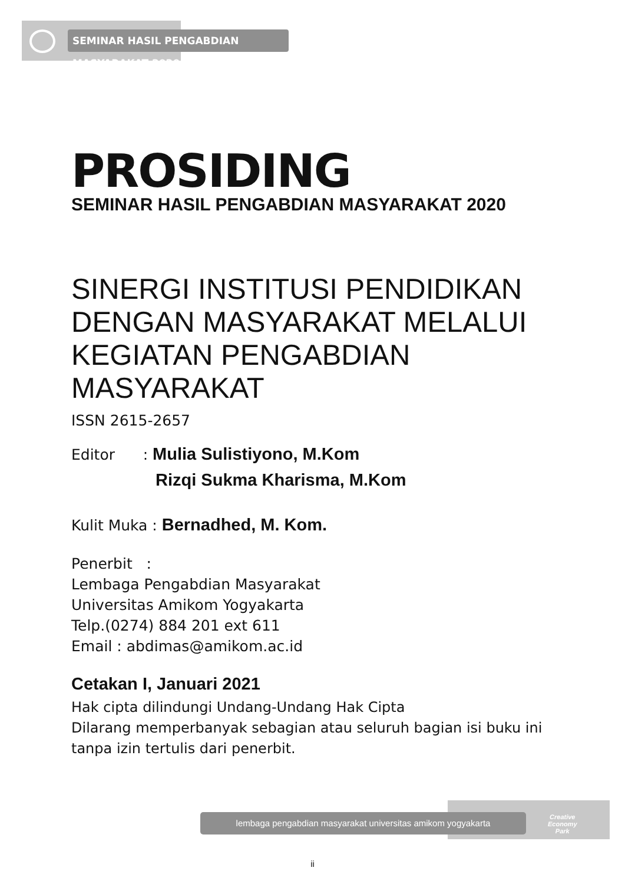SEMINAR HASIL PENGABDIAN MASYARAKAT 2020
PROSIDING
SEMINAR HASIL PENGABDIAN MASYARAKAT 2020
SINERGI INSTITUSI PENDIDIKAN DENGAN MASYARAKAT MELALUI KEGIATAN PENGABDIAN MASYARAKAT
ISSN 2615-2657
Editor : Mulia Sulistiyono, M.Kom
Rizqi Sukma Kharisma, M.Kom
Kulit Muka : Bernadhed, M. Kom.
Penerbit :
Lembaga Pengabdian Masyarakat
Universitas Amikom Yogyakarta
Telp.(0274) 884 201 ext 611
Email : abdimas@amikom.ac.id
Cetakan I, Januari 2021
Hak cipta dilindungi Undang-Undang Hak Cipta
Dilarang memperbanyak sebagian atau seluruh bagian isi buku ini tanpa izin tertulis dari penerbit.
lembaga pengabdian masyarakat universitas amikom yogyakarta
Creative
Economy
Park
ii